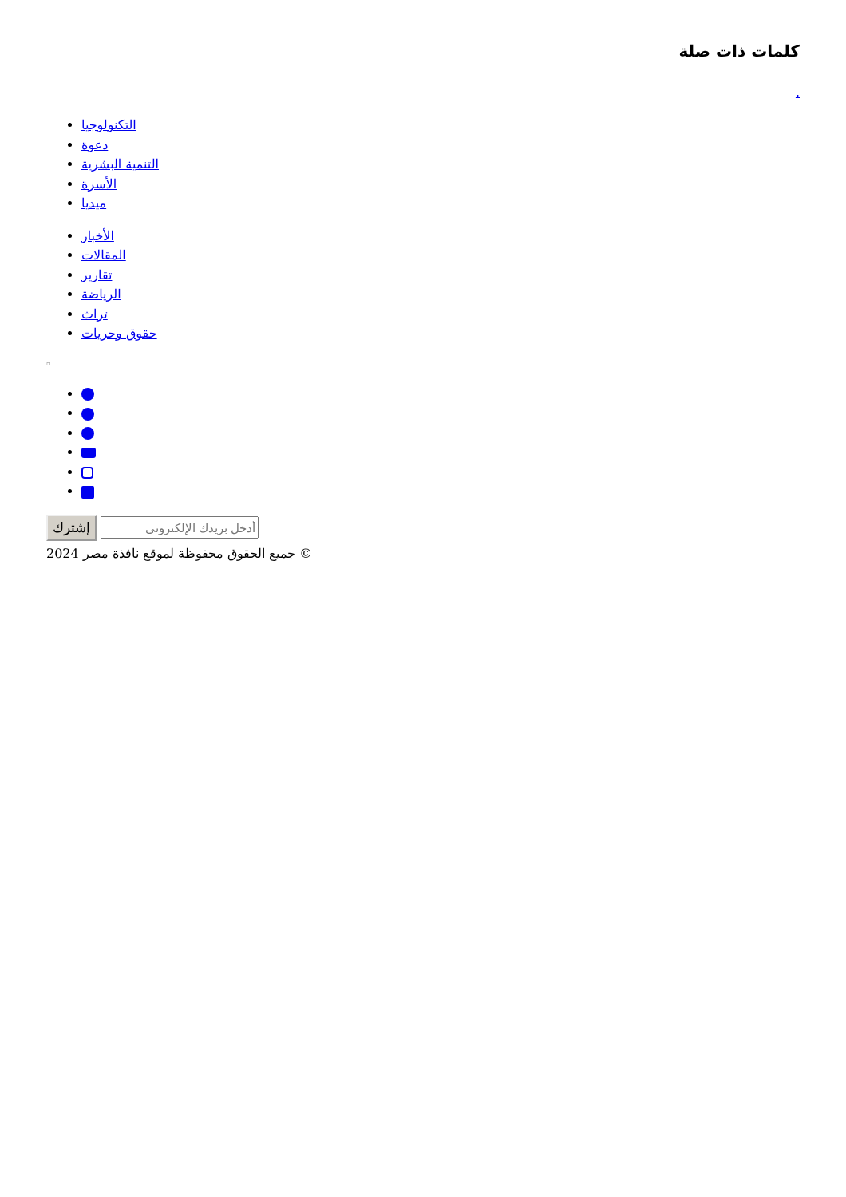كلمات ذات صلة
.
التكنولوجيا
دعوة
التنمية البشرية
الأسرة
ميديا
الأخبار
المقالات
تقارير
الرياضة
تراث
حقوق وحريات
▫
إشترك
جميع الحقوق محفوظة لموقع نافذة مصر 2024 ©